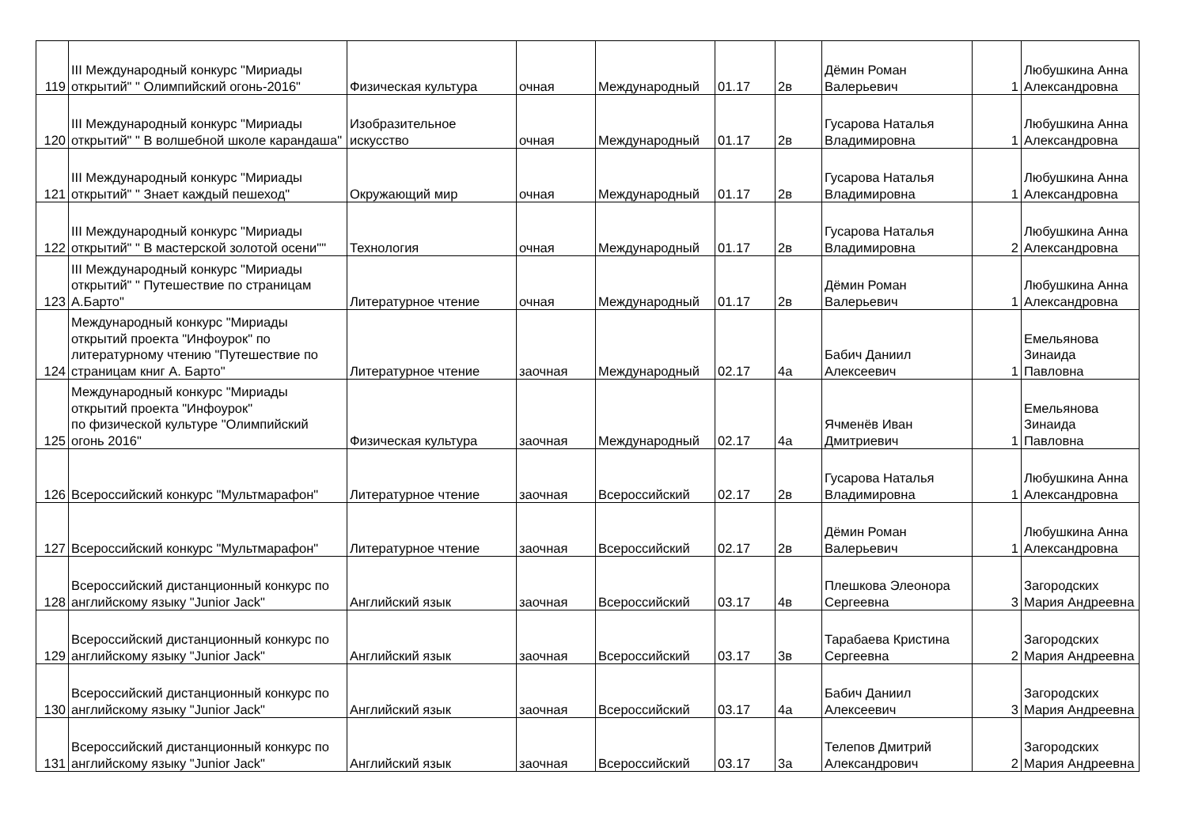| 119 | III Международный конкурс "Мириады открытий" " Олимпийский огонь-2016" | Физическая культура | очная | Международный | 01.17 | 2в | Дёмин Роман Валерьевич | 1 | Любушкина Анна Александровна |
| 120 | III Международный конкурс "Мириады открытий" " В волшебной школе карандаша" | Изобразительное искусство | очная | Международный | 01.17 | 2в | Гусарова Наталья Владимировна | 1 | Любушкина Анна Александровна |
| 121 | III Международный конкурс "Мириады открытий" " Знает каждый пешеход" | Окружающий мир | очная | Международный | 01.17 | 2в | Гусарова Наталья Владимировна | 1 | Любушкина Анна Александровна |
| 122 | III Международный конкурс "Мириады открытий" " В мастерской золотой осени"" | Технология | очная | Международный | 01.17 | 2в | Гусарова Наталья Владимировна | 2 | Любушкина Анна Александровна |
| 123 | III Международный конкурс "Мириады открытий" " Путешествие по страницам А.Барто" | Литературное чтение | очная | Международный | 01.17 | 2в | Дёмин Роман Валерьевич | 1 | Любушкина Анна Александровна |
| 124 | Международный конкурс "Мириады открытий проекта "Инфоурок" по литературному чтению "Путешествие по страницам книг А. Барто" | Литературное чтение | заочная | Международный | 02.17 | 4а | Бабич Даниил Алексеевич | 1 | Емельянова Зинаида Павловна |
| 125 | Международный конкурс "Мириады открытий проекта "Инфоурок" по физической культуре "Олимпийский огонь 2016" | Физическая культура | заочная | Международный | 02.17 | 4а | Ячменёв Иван Дмитриевич | 1 | Емельянова Зинаида Павловна |
| 126 | Всероссийский конкурс "Мультмарафон" | Литературное чтение | заочная | Всероссийский | 02.17 | 2в | Гусарова Наталья Владимировна | 1 | Любушкина Анна Александровна |
| 127 | Всероссийский конкурс "Мультмарафон" | Литературное чтение | заочная | Всероссийский | 02.17 | 2в | Дёмин Роман Валерьевич | 1 | Любушкина Анна Александровна |
| 128 | Всероссийский дистанционный конкурс по английскому языку "Junior Jack" | Английский язык | заочная | Всероссийский | 03.17 | 4в | Плешкова Элеонора Сергеевна | 3 | Загородских Мария Андреевна |
| 129 | Всероссийский дистанционный конкурс по английскому языку "Junior Jack" | Английский язык | заочная | Всероссийский | 03.17 | 3в | Тарабаева Кристина Сергеевна | 2 | Загородских Мария Андреевна |
| 130 | Всероссийский дистанционный конкурс по английскому языку "Junior Jack" | Английский язык | заочная | Всероссийский | 03.17 | 4а | Бабич Даниил Алексеевич | 3 | Загородских Мария Андреевна |
| 131 | Всероссийский дистанционный конкурс по английскому языку "Junior Jack" | Английский язык | заочная | Всероссийский | 03.17 | 3а | Телепов Дмитрий Александрович | 2 | Загородских Мария Андреевна |